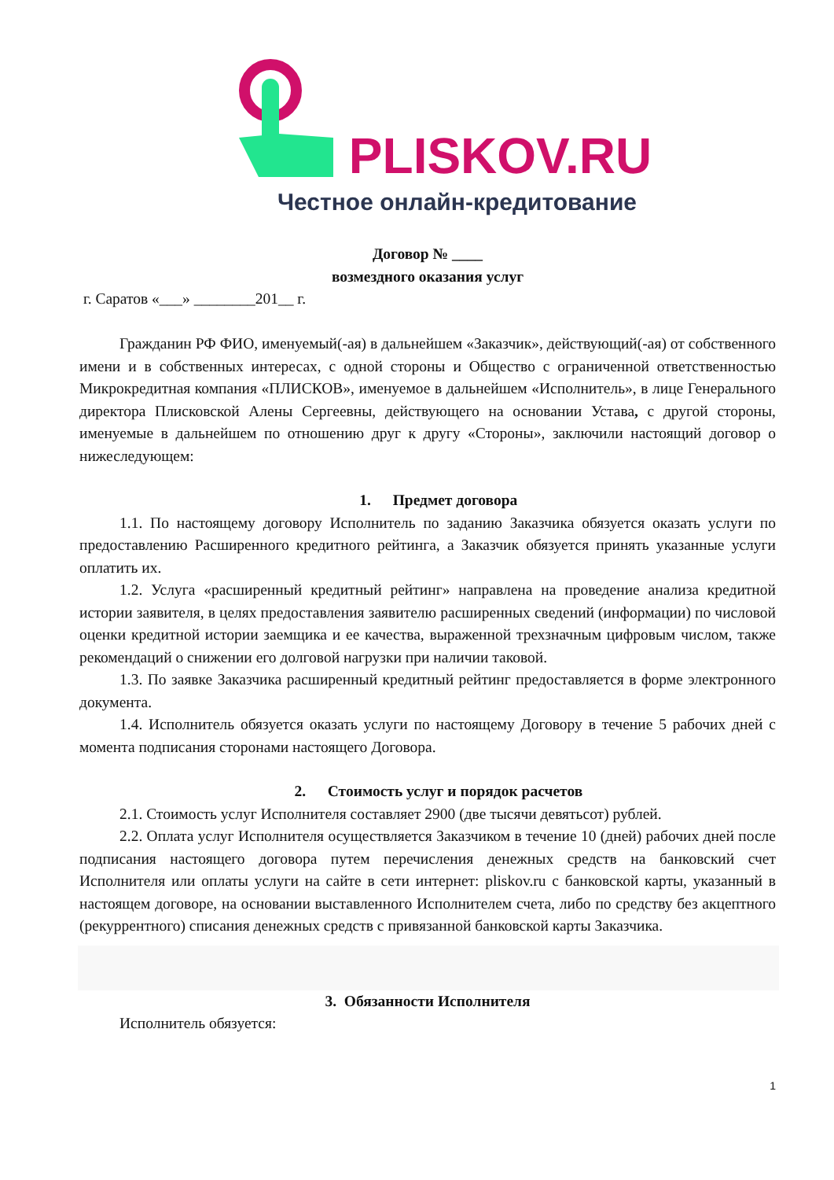PLISKOV.RU
Честное онлайн-кредитование
Договор № ____
возмездного оказания услуг
г. Саратов «___» ________201__ г.
Гражданин РФ ФИО, именуемый(-ая) в дальнейшем «Заказчик», действующий(-ая) от собственного имени и в собственных интересах, с одной стороны и Общество с ограниченной ответственностью Микрокредитная компания «ПЛИСКОВ», именуемое в дальнейшем «Исполнитель», в лице Генерального директора Плисковской Алены Сергеевны, действующего на основании Устава, с другой стороны, именуемые в дальнейшем по отношению друг к другу «Стороны», заключили настоящий договор о нижеследующем:
1. Предмет договора
1.1. По настоящему договору Исполнитель по заданию Заказчика обязуется оказать услуги по предоставлению Расширенного кредитного рейтинга, а Заказчик обязуется принять указанные услуги оплатить их.
1.2. Услуга «расширенный кредитный рейтинг» направлена на проведение анализа кредитной истории заявителя, в целях предоставления заявителю расширенных сведений (информации) по числовой оценки кредитной истории заемщика и ее качества, выраженной трехзначным цифровым числом, также рекомендаций о снижении его долговой нагрузки при наличии таковой.
1.3. По заявке Заказчика расширенный кредитный рейтинг предоставляется в форме электронного документа.
1.4. Исполнитель обязуется оказать услуги по настоящему Договору в течение 5 рабочих дней с момента подписания сторонами настоящего Договора.
2. Стоимость услуг и порядок расчетов
2.1. Стоимость услуг Исполнителя составляет 2900 (две тысячи девятьсот) рублей.
2.2. Оплата услуг Исполнителя осуществляется Заказчиком в течение 10 (дней) рабочих дней после подписания настоящего договора путем перечисления денежных средств на банковский счет Исполнителя или оплаты услуги на сайте в сети интернет: pliskov.ru с банковской карты, указанный в настоящем договоре, на основании выставленного Исполнителем счета, либо по средству без акцептного (рекуррентного) списания денежных средств с привязанной банковской карты Заказчика.
3. Обязанности Исполнителя
Исполнитель обязуется:
1